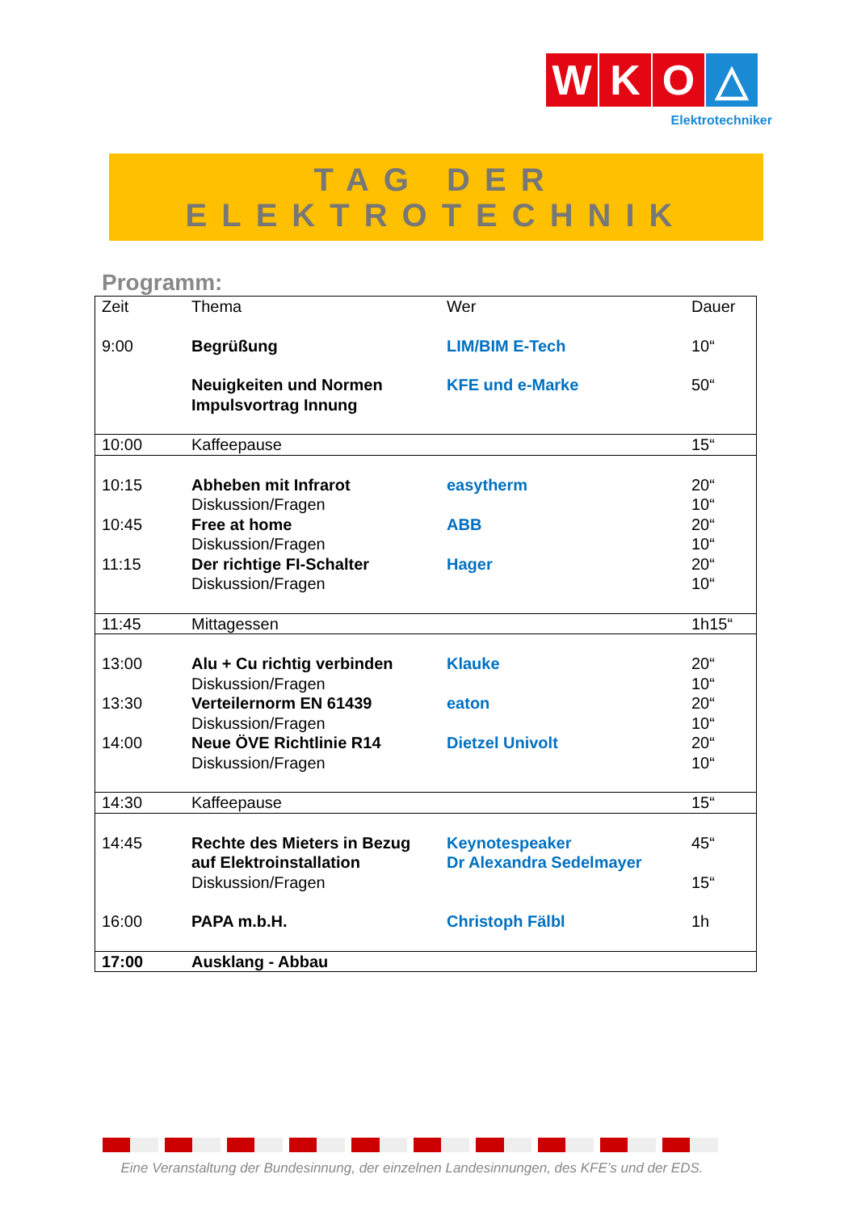W K O △
Elektrotechniker
TAG DER
ELEKTROTECHNIK
Programm:
| Zeit | Thema | Wer | Dauer |
| --- | --- | --- | --- |
| 9:00 | Begrüßung | LIM/BIM E-Tech | 10“ |
| | Neuigkeiten und Normen Impulsvortrag Innung | KFE und e-Marke | 50“ |
| 10:00 | Kaffeepause | | 15“ |
| 10:15 | Abheben mit Infrarot Diskussion/Fragen | easytherm | 20“ 10“ |
| 10:45 | Free at home Diskussion/Fragen | ABB | 20“ 10“ |
| 11:15 | Der richtige FI-Schalter Diskussion/Fragen | Hager | 20“ 10“ |
| 11:45 | Mittagessen | | 1h15“ |
| 13:00 | Alu + Cu richtig verbinden Diskussion/Fragen | Klauke | 20“ 10“ |
| 13:30 | Verteilernorm EN 61439 Diskussion/Fragen | eaton | 20“ 10“ |
| 14:00 | Neue ÖVE Richtlinie R14 Diskussion/Fragen | Dietzel Univolt | 20“ 10“ |
| 14:30 | Kaffeepause | | 15“ |
| 14:45 | Rechte des Mieters in Bezug auf Elektroinstallation Diskussion/Fragen | Keynotespeaker Dr Alexandra Sedelmayer | 45“ 15“ |
| 16:00 | PAPA m.b.H. | Christoph Fälbl | 1h |
| 17:00 | Ausklang - Abbau | | |
Eine Veranstaltung der Bundesinnung, der einzelnen Landesinnungen, des KFE’s und der EDS.